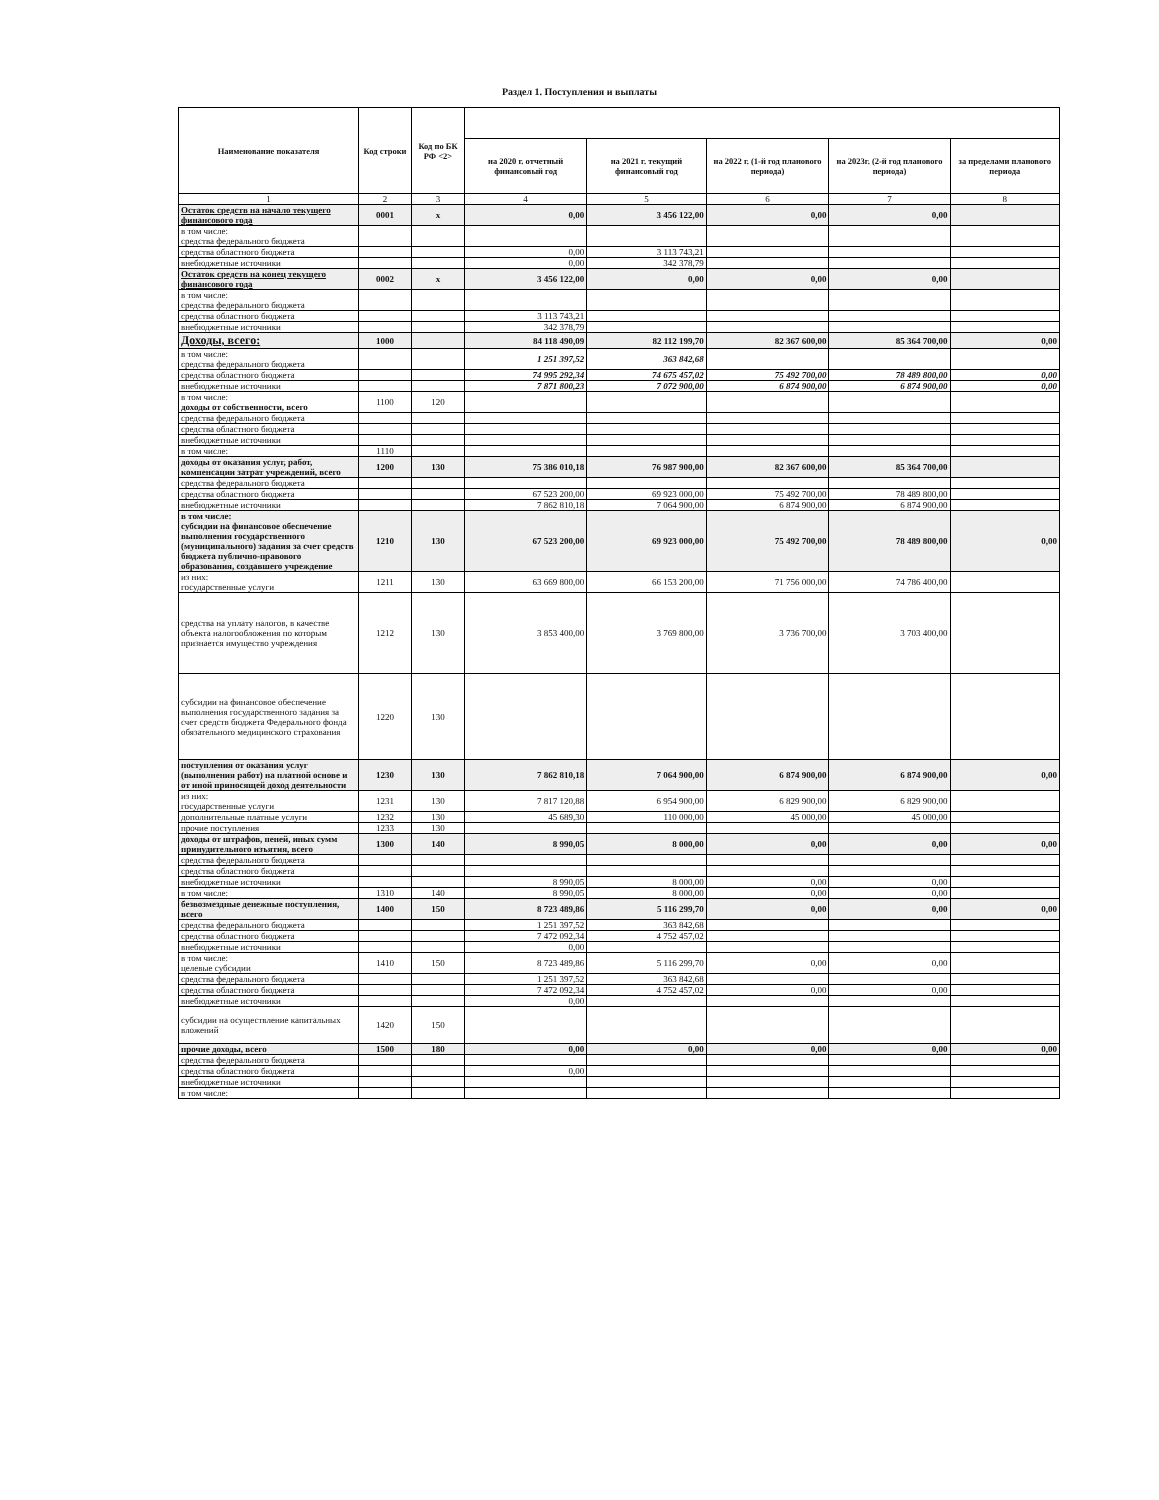Раздел 1. Поступления и выплаты
| Наименование показателя | Код строки | Код по БК РФ <2> | | | | | |
| --- | --- | --- | --- | --- | --- | --- | --- |
| | | | на 2020 г. отчетный финансовый год | на 2021 г. текущий финансовый год | на 2022 г. (1-й год планового периода) | на 2023г. (2-й год планового периода) | за пределами планового периода |
| 1 | 2 | 3 | 4 | 5 | 6 | 7 | 8 |
| Остаток средств на начало текущего финансового года | 0001 | x | 0,00 | 3 456 122,00 | 0,00 | 0,00 | |
| в том числе: средства федерального бюджета | | | | | | | |
| средства областного бюджета | | | 0,00 | 3 113 743,21 | | | |
| внебюджетные источники | | | 0,00 | 342 378,79 | | | |
| Остаток средств на конец текущего финансового года | 0002 | x | 3 456 122,00 | 0,00 | 0,00 | 0,00 | |
| в том числе: средства федерального бюджета | | | | | | | |
| средства областного бюджета | | | 3 113 743,21 | | | | |
| внебюджетные источники | | | 342 378,79 | | | | |
| Доходы, всего: | 1000 | | 84 118 490,09 | 82 112 199,70 | 82 367 600,00 | 85 364 700,00 | 0,00 |
| в том числе: средства федерального бюджета | | | 1 251 397,52 | 363 842,68 | | | |
| средства областного бюджета | | | 74 995 292,34 | 74 675 457,02 | 75 492 700,00 | 78 489 800,00 | 0,00 |
| внебюджетные источники | | | 7 871 800,23 | 7 072 900,00 | 6 874 900,00 | 6 874 900,00 | 0,00 |
| в том числе: доходы от собственности, всего | 1100 | 120 | | | | | |
| средства федерального бюджета | | | | | | | |
| средства областного бюджета | | | | | | | |
| внебюджетные источники | | | | | | | |
| в том числе: | 1110 | | | | | | |
| доходы от оказания услуг, работ, компенсации затрат учреждений, всего | 1200 | 130 | 75 386 010,18 | 76 987 900,00 | 82 367 600,00 | 85 364 700,00 | |
| средства федерального бюджета | | | | | | | |
| средства областного бюджета | | | 67 523 200,00 | 69 923 000,00 | 75 492 700,00 | 78 489 800,00 | |
| внебюджетные источники | | | 7 862 810,18 | 7 064 900,00 | 6 874 900,00 | 6 874 900,00 | |
| в том числе: субсидии на финансовое обеспечение выполнения государственного (муниципального) задания за счет средств бюджета публично-правового образования, создавшего учреждение | 1210 | 130 | 67 523 200,00 | 69 923 000,00 | 75 492 700,00 | 78 489 800,00 | 0,00 |
| из них: государственные услуги | 1211 | 130 | 63 669 800,00 | 66 153 200,00 | 71 756 000,00 | 74 786 400,00 | |
| средства на уплату налогов, в качестве объекта налогообложения по которым признается имущество учреждения | 1212 | 130 | 3 853 400,00 | 3 769 800,00 | 3 736 700,00 | 3 703 400,00 | |
| субсидии на финансовое обеспечение выполнения государственного задания за счет средств бюджета Федерального фонда обязательного медицинского страхования | 1220 | 130 | | | | | |
| поступления от оказания услуг (выполнения работ) на платной основе и от иной приносящей доход деятельности | 1230 | 130 | 7 862 810,18 | 7 064 900,00 | 6 874 900,00 | 6 874 900,00 | 0,00 |
| из них: государственные услуги | 1231 | 130 | 7 817 120,88 | 6 954 900,00 | 6 829 900,00 | 6 829 900,00 | |
| дополнительные платные услуги | 1232 | 130 | 45 689,30 | 110 000,00 | 45 000,00 | 45 000,00 | |
| прочие поступления | 1233 | 130 | | | | | |
| доходы от штрафов, пеней, иных сумм принудительного изъятия, всего | 1300 | 140 | 8 990,05 | 8 000,00 | 0,00 | 0,00 | 0,00 |
| средства федерального бюджета | | | | | | | |
| средства областного бюджета | | | | | | | |
| внебюджетные источники | | | 8 990,05 | 8 000,00 | 0,00 | 0,00 | |
| в том числе: | 1310 | 140 | 8 990,05 | 8 000,00 | 0,00 | 0,00 | |
| безвозмездные денежные поступления, всего | 1400 | 150 | 8 723 489,86 | 5 116 299,70 | 0,00 | 0,00 | 0,00 |
| средства федерального бюджета | | | 1 251 397,52 | 363 842,68 | | | |
| средства областного бюджета | | | 7 472 092,34 | 4 752 457,02 | | | |
| внебюджетные источники | | | 0,00 | | | | |
| в том числе: целевые субсидии | 1410 | 150 | 8 723 489,86 | 5 116 299,70 | 0,00 | 0,00 | |
| средства федерального бюджета | | | 1 251 397,52 | 363 842,68 | | | |
| средства областного бюджета | | | 7 472 092,34 | 4 752 457,02 | 0,00 | 0,00 | |
| внебюджетные источники | | | 0,00 | | | | |
| субсидии на осуществление капитальных вложений | 1420 | 150 | | | | | |
| прочие доходы, всего | 1500 | 180 | 0,00 | 0,00 | 0,00 | 0,00 | 0,00 |
| средства федерального бюджета | | | | | | | |
| средства областного бюджета | | | 0,00 | | | | |
| внебюджетные источники | | | | | | | |
| в том числе: | | | | | | | |